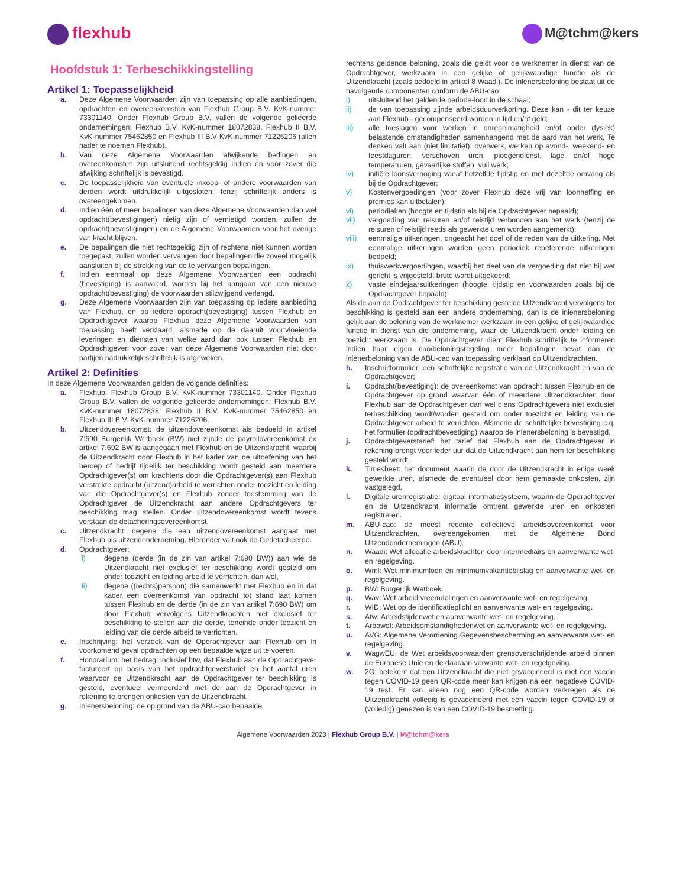flexhub
M@tchm@kers
Hoofdstuk 1: Terbeschikkingstelling
Artikel 1: Toepasselijkheid
a. Deze Algemene Voorwaarden zijn van toepassing op alle aanbiedingen, opdrachten en overeenkomsten van Flexhub Group B.V. KvK-nummer 73301140. Onder Flexhub Group B.V. vallen de volgende gelieerde ondernemingen: Flexhub B.V. KvK-nummer 18072838, Flexhub II B.V. KvK-nummer 75462850 en Flexhub III B.V KvK-nummer 71226206 (allen nader te noemen Flexhub).
b. Van deze Algemene Voorwaarden afwijkende bedingen en overeenkomsten zijn uitsluitend rechtsgeldig indien en voor zover die afwijking schriftelijk is bevestigd.
c. De toepasselijkheid van eventuele inkoop- of andere voorwaarden van derden wordt uitdrukkelijk uitgesloten, tenzij schriftelijk anders is overeengekomen.
d. Indien één of meer bepalingen van deze Algemene Voorwaarden dan wel opdracht(bevestigingen) nietig zijn of vernietigd worden, zullen de opdracht(bevestigingen) en de Algemene Voorwaarden voor het overige van kracht blijven.
e. De bepalingen die niet rechtsgeldig zijn of rechtens niet kunnen worden toegepast, zullen worden vervangen door bepalingen die zoveel mogelijk aansluiten bij de strekking van de te vervangen bepalingen.
f. Indien eenmaal op deze Algemene Voorwaarden een opdracht (bevestiging) is aanvaard, worden bij het aangaan van een nieuwe opdracht(bevestiging) de voorwaarden stilzwijgend verlengd.
g. Deze Algemene Voorwaarden zijn van toepassing op iedere aanbieding van Flexhub, en op iedere opdracht(bevestiging) tussen Flexhub en Opdrachtgever waarop Flexhub deze Algemene Voorwaarden van toepassing heeft verklaard, alsmede op de daaruit voortvloeiende leveringen en diensten van welke aard dan ook tussen Flexhub en Opdrachtgever, voor zover van deze Algemene Voorwaarden niet door partijen nadrukkelijk schriftelijk is afgeweken.
Artikel 2: Definities
In deze Algemene Voorwaarden gelden de volgende definities:
a. Flexhub: Flexhub Group B.V. KvK-nummer 73301140. Onder Flexhub Group B.V. vallen de volgende gelieerde ondernemingen: Flexhub B.V. KvK-nummer 18072838, Flexhub II B.V. KvK-nummer 75462850 en Flexhub III B.V. KvK-nummer 71226206.
b. Uitzendovereenkomst: de uitzendovereenkomst als bedoeld in artikel 7:690 Burgerlijk Wetboek (BW) niet zijnde de payrollovereenkomst ex artikel 7:692 BW is aangegaan met Flexhub en de Uitzendkracht, waarbij de Uitzendkracht door Flexhub in het kader van de uitoefening van het beroep of bedrijf tijdelijk ter beschikking wordt gesteld aan meerdere Opdrachtgever(s) om krachtens door die Opdrachtgever(s) aan Flexhub verstrekte opdracht (uitzend)arbeid te verrichten onder toezicht en leiding van die Opdrachtgever(s) en Flexhub zonder toestemming van de Opdrachtgever de Uitzendkracht aan andere Opdrachtgevers ter beschikking mag stellen. Onder uitzendovereenkomst wordt tevens verstaan de detacheringsovereenkomst.
c. Uitzendkracht: degene die een uitzendovereenkomst aangaat met Flexhub als uitzendonderneming. Hieronder valt ook de Gedetacheerde.
d. Opdrachtgever:
i) degene (derde (in de zin van artikel 7:690 BW)) aan wie de Uitzendkracht niet exclusief ter beschikking wordt gesteld om onder toezicht en leiding arbeid te verrichten, dan wel,
ii) degene ((rechts)persoon) die samenwerkt met Flexhub en in dat kader een overeenkomst van opdracht tot stand laat komen tussen Flexhub en de derde (in de zin van artikel 7:690 BW) om door Flexhub vervolgens Uitzendkrachten niet exclusief ter beschikking te stellen aan die derde, teneinde onder toezicht en leiding van die derde arbeid te verrichten.
e. Inschrijving: het verzoek van de Opdrachtgever aan Flexhub om in voorkomend geval opdrachten op een bepaalde wijze uit te voeren.
f. Honorarium: het bedrag, inclusief btw, dat Flexhub aan de Opdrachtgever factureert op basis van het opdrachtgeverstarief en het aantal uren waarvoor de Uitzendkracht aan de Opdrachtgever ter beschikking is gesteld, eventueel vermeerderd met de aan de Opdrachtgever in rekening te brengen onkosten van de Uitzendkracht.
g. Inlenersbeloning: de op grond van de ABU-cao bepaalde
rechtens geldende beloning, zoals die geldt voor de werknemer in dienst van de Opdrachtgever, werkzaam in een gelijke of gelijkwaardige functie als de Uitzendkracht (zoals bedoeld in artikel 8 Waadi). De inlenersbeloning bestaat uit de navolgende componenten conform de ABU-cao:
i) uitsluitend het geldende periode-loon in de schaal;
ii) de van toepassing zijnde arbeidsduurverkorting. Deze kan - dit ter keuze aan Flexhub - gecompenseerd worden in tijd en/of geld;
iii) alle toeslagen voor werken in onregelmatigheid en/of onder (fysiek) belastende omstandigheden samenhangend met de aard van het werk. Te denken valt aan (niet limitatief): overwerk, werken op avond-, weekend- en feestdaguren, verschoven uren, ploegendienst, lage en/of hoge temperaturen, gevaarlijke stoffen, vuil werk;
iv) initiële loonsverhoging vanaf hetzelfde tijdstip en met dezelfde omvang als bij de Opdrachtgever;
v) Kostenvergoedingen (voor zover Flexhub deze vrij van loonheffing en premies kan uitbetalen);
vi) periodieken (hoogte en tijdstip als bij de Opdrachtgever bepaald);
vii) vergoeding van reisuren en/of reistijd verbonden aan het werk (tenzij de reisuren of reistijd reeds als gewerkte uren worden aangemerkt);
viii) eenmalige uitkeringen, ongeacht het doel of de reden van de uitkering. Met eenmalige uitkeringen worden geen periodiek repeterende uitkeringen bedoeld;
ix) thuiswerkvergoedingen, waarbij het deel van de vergoeding dat niet bij wet gericht is vrijgesteld, bruto wordt uitgekeerd;
x) vaste eindejaarsuitkeringen (hoogte, tijdstip en voorwaarden zoals bij de Opdrachtgever bepaald).
Als de aan de Opdrachtgever ter beschikking gestelde Uitzendkracht vervolgens ter beschikking is gesteld aan een andere onderneming, dan is de inlenersbeloning gelijk aan de beloning van de werknemer werkzaam in een gelijke of gelijkwaardige functie in dienst van die onderneming, waar de Uitzendkracht onder leiding en toezicht werkzaam is. De Opdrachtgever dient Flexhub schriftelijk te informeren indien haar eigen cao/beloningsregeling meer bepalingen bevat dan de inlenerbeloning van de ABU-cao van toepassing verklaart op Uitzendkrachten.
h. Inschrijfformulier: een schriftelijke registratie van de Uitzendkracht en van de Opdrachtgever;
i. Opdracht(bevestiging): de overeenkomst van opdracht tussen Flexhub en de Opdrachtgever op grond waarvan één of meerdere Uitzendkrachten door Flexhub aan de Opdrachtgever dan wel diens Opdrachtgevers niet exclusief terbeschikking wordt/worden gesteld om onder toezicht en leiding van de Opdrachtgever arbeid te verrichten. Alsmede de schriftelijke bevestiging c.q. het formulier (opdrachtbevestiging) waarop de inlenersbeloning is bevestigd.
j. Opdrachtgeverstarief: het tarief dat Flexhub aan de Opdrachtgever in rekening brengt voor ieder uur dat de Uitzendkracht aan hem ter beschikking gesteld wordt.
k. Timesheet: het document waarin de door de Uitzendkracht in enige week gewerkte uren, alsmede de eventueel door hem gemaakte onkosten, zijn vastgelegd.
l. Digitale urenregistratie: digitaal informatiesysteem, waarin de Opdrachtgever en de Uitzendkracht informatie omtrent gewerkte uren en onkosten registreren.
m. ABU-cao: de meest recente collectieve arbeidsovereenkomst voor Uitzendkrachten, overeengekomen met de Algemene Bond Uitzendondernemingen (ABU).
n. Waadi: Wet allocatie arbeidskrachten door intermediairs en aanverwante wet- en regelgeving.
o. Wml: Wet minimumloon en minimumvakantiebijslag en aanverwante wet- en regelgeving.
p. BW: Burgerlijk Wetboek.
q. Wav: Wet arbeid vreemdelingen en aanverwante wet- en regelgeving.
r. WID: Wet op de identificatieplicht en aanverwante wet- en regelgeving.
s. Atw: Arbeidstijdenwet en aanverwante wet- en regelgeving.
t. Arbowet: Arbeidsomstandighedenwet en aanverwante wet- en regelgeving.
u. AVG: Algemene Verordening Gegevensbescherming en aanverwante wet- en regelgeving.
v. WagwEU: de Wet arbeidsvoorwaarden grensoverschrijdende arbeid binnen de Europese Unie en de daaraan verwante wet- en regelgeving.
w. 2G: betekent dat een Uitzendkracht die niet gevaccineerd is met een vaccin tegen COVID-19 geen QR-code meer kan krijgen na een negatieve COVID-19 test. Er kan alleen nog een QR-code worden verkregen als de Uitzendkracht volledig is gevaccineerd met een vaccin tegen COVID-19 of (volledig) genezen is van een COVID-19 besmetting.
Algemene Voorwaarden 2023 | Flexhub Group B.V. | M@tchm@kers